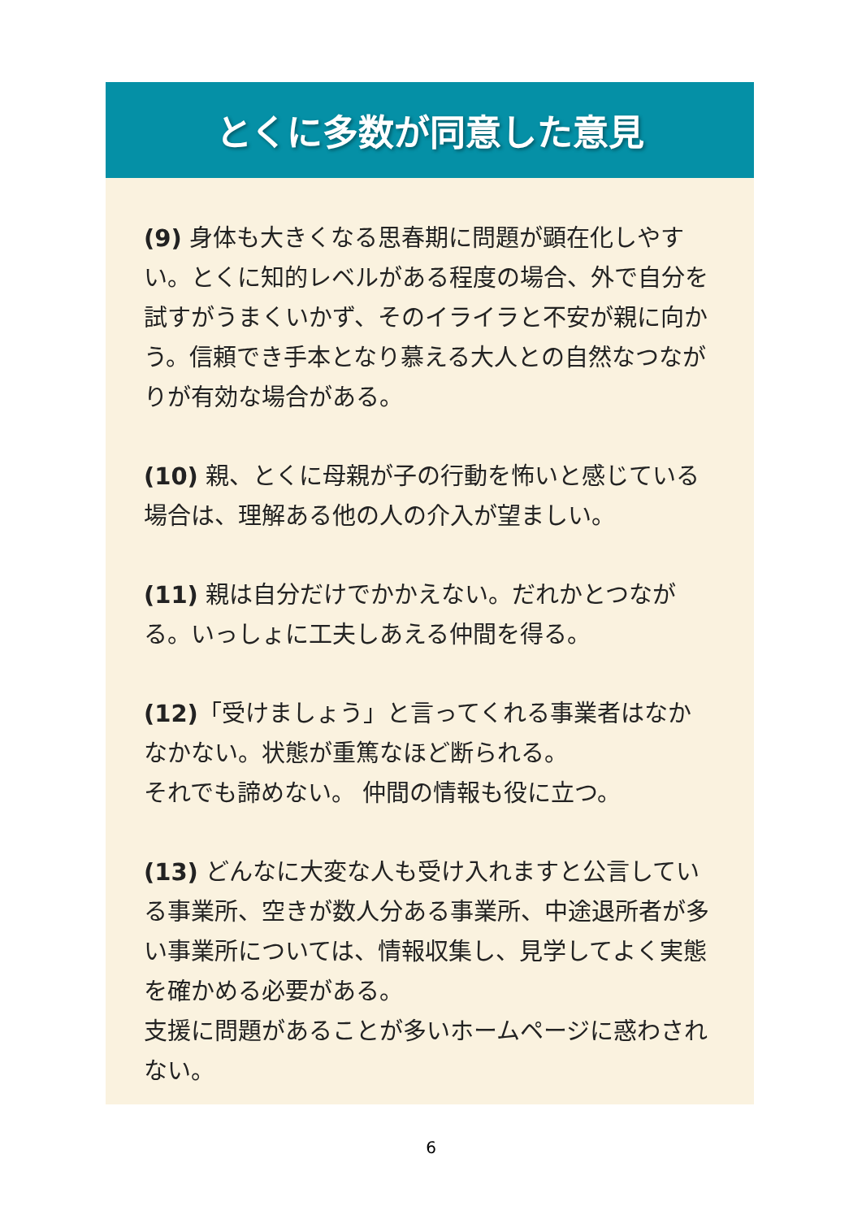とくに多数が同意した意見
(9) 身体も大きくなる思春期に問題が顕在化しやすい。とくに知的レベルがある程度の場合、外で自分を試すがうまくいかず、そのイライラと不安が親に向かう。信頼でき手本となり慕える大人との自然なつながりが有効な場合がある。
(10) 親、とくに母親が子の行動を怖いと感じている場合は、理解ある他の人の介入が望ましい。
(11) 親は自分だけでかかえない。だれかとつながる。いっしょに工夫しあえる仲間を得る。
(12)「受けましょう」と言ってくれる事業者はなかなかない。状態が重篤なほど断られる。
それでも諦めない。 仲間の情報も役に立つ。
(13) どんなに大変な人も受け入れますと公言している事業所、空きが数人分ある事業所、中途退所者が多い事業所については、情報収集し、見学してよく実態を確かめる必要がある。
支援に問題があることが多いホームページに惑わされない。
6